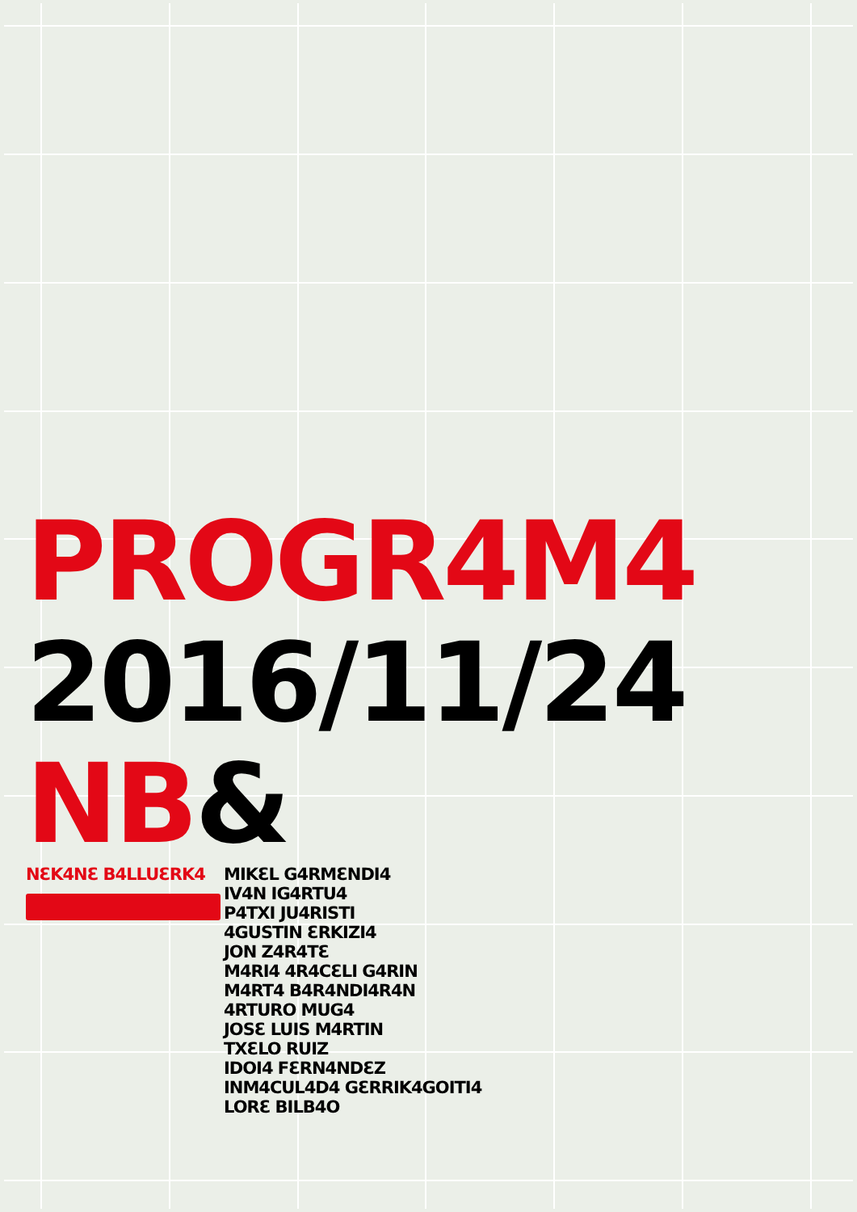PROGR4M4
2016/11/24
NB&
NƐK4NƐ B4LLUƐRK4 MIKƐL G4RMƐNDI4
IV4N IG4RTU4
P4TXI JU4RISTI
4GUSTIN ƐRKIZI4
JON Z4R4TƐ
M4RI4 4R4CƐLI G4RIN
M4RT4 B4R4NDI4R4N
4RTURO MUG4
JOSƐ LUIS M4RTIN
TXƐLO RUIZ
IDOI4 FƐRN4NDƐZ
INM4CUL4D4 GƐRRIK4GOITI4
LORƐ BILB4O